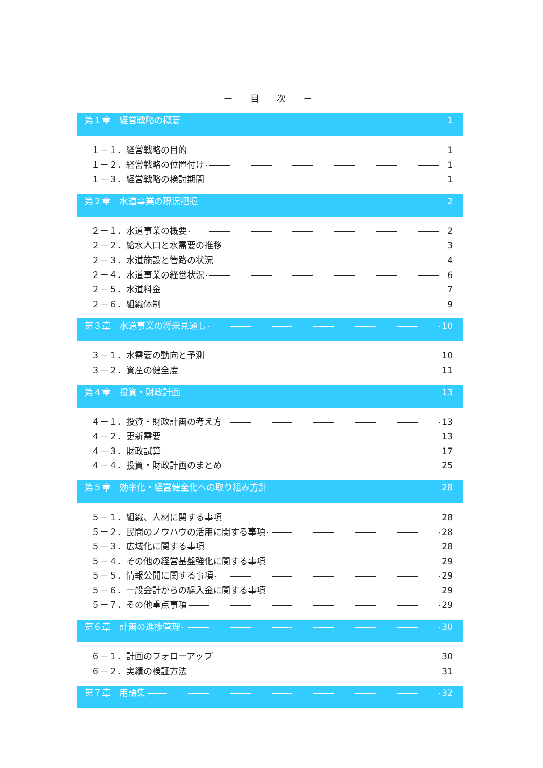－ 目 次 －
第１章　経営戦略の概要 1
１－１．経営戦略の目的 1
１－２．経営戦略の位置付け 1
１－３．経営戦略の検討期間 1
第２章　水道事業の現況把握 2
２－１．水道事業の概要 2
２－２．給水人口と水需要の推移 3
２－３．水道施設と管路の状況 4
２－４．水道事業の経営状況 6
２－５．水道料金 7
２－６．組織体制 9
第３章　水道事業の将来見通し 10
３－１．水需要の動向と予測 10
３－２．資産の健全度 11
第４章　投資・財政計画 13
４－１．投資・財政計画の考え方 13
４－２．更新需要 13
４－３．財政試算 17
４－４．投資・財政計画のまとめ 25
第５章　効率化・経営健全化への取り組み方針 28
５－１．組織、人材に関する事項 28
５－２．民間のノウハウの活用に関する事項 28
５－３．広域化に関する事項 28
５－４．その他の経営基盤強化に関する事項 29
５－５．情報公開に関する事項 29
５－６．一般会計からの繰入金に関する事項 29
５－７．その他重点事項 29
第６章　計画の進捗管理 30
６－１．計画のフォローアップ 30
６－２．実績の検証方法 31
第７章　用語集 32